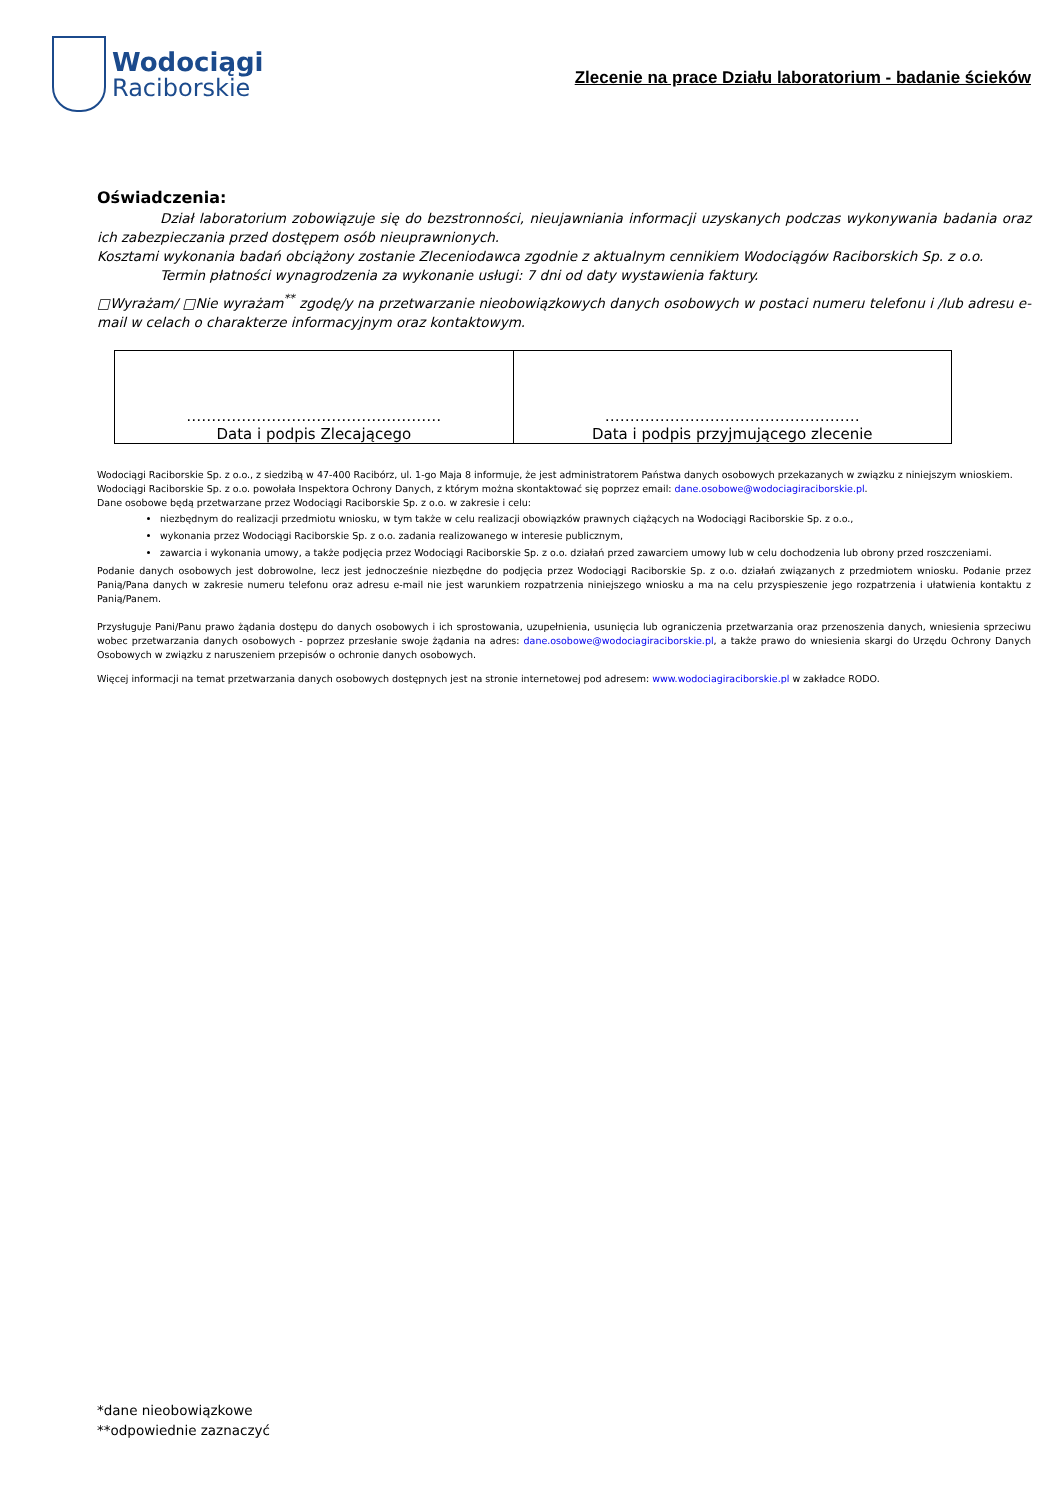Wodociągi
Raciborskie
Zlecenie na prace Działu laboratorium - badanie ścieków
Oświadczenia:
Dział laboratorium zobowiązuje się do bezstronności, nieujawniania informacji uzyskanych podczas wykonywania badania oraz ich zabezpieczania przed dostępem osób nieuprawnionych.
Kosztami wykonania badań obciążony zostanie Zleceniodawca zgodnie z aktualnym cennikiem Wodociągów Raciborskich Sp. z o.o.
Termin płatności wynagrodzenia za wykonanie usługi: 7 dni od daty wystawienia faktury.
□Wyrażam/ □Nie wyrażam<sup>**</sup> zgodę/y na przetwarzanie nieobowiązkowych danych osobowych w postaci numeru telefonu i /lub adresu e-mail w celach o charakterze informacyjnym oraz kontaktowym.
| …………………………………………… Data i podpis Zlecającego | …………………………………………… Data i podpis przyjmującego zlecenie |
Wodociągi Raciborskie Sp. z o.o., z siedzibą w 47-400 Racibórz, ul. 1-go Maja 8 informuje, że jest administratorem Państwa danych osobowych przekazanych w związku z niniejszym wnioskiem.
Wodociągi Raciborskie Sp. z o.o. powołała Inspektora Ochrony Danych, z którym można skontaktować się poprzez email: dane.osobowe@wodociagiraciborskie.pl.
Dane osobowe będą przetwarzane przez Wodociągi Raciborskie Sp. z o.o. w zakresie i celu:
niezbędnym do realizacji przedmiotu wniosku, w tym także w celu realizacji obowiązków prawnych ciążących na Wodociągi Raciborskie Sp. z o.o.,
wykonania przez Wodociągi Raciborskie Sp. z o.o. zadania realizowanego w interesie publicznym,
zawarcia i wykonania umowy, a także podjęcia przez Wodociągi Raciborskie Sp. z o.o. działań przed zawarciem umowy lub w celu dochodzenia lub obrony przed roszczeniami.
Podanie danych osobowych jest dobrowolne, lecz jest jednocześnie niezbędne do podjęcia przez Wodociągi Raciborskie Sp. z o.o. działań związanych z przedmiotem wniosku. Podanie przez Panią/Pana danych w zakresie numeru telefonu oraz adresu e-mail nie jest warunkiem rozpatrzenia niniejszego wniosku a ma na celu przyspieszenie jego rozpatrzenia i ułatwienia kontaktu z Panią/Panem.
Przysługuje Pani/Panu prawo żądania dostępu do danych osobowych i ich sprostowania, uzupełnienia, usunięcia lub ograniczenia przetwarzania oraz przenoszenia danych, wniesienia sprzeciwu wobec przetwarzania danych osobowych - poprzez przesłanie swoje żądania na adres: dane.osobowe@wodociagiraciborskie.pl, a także prawo do wniesienia skargi do Urzędu Ochrony Danych Osobowych w związku z naruszeniem przepisów o ochronie danych osobowych.
Więcej informacji na temat przetwarzania danych osobowych dostępnych jest na stronie internetowej pod adresem: www.wodociagiraciborskie.pl w zakładce RODO.
*dane nieobowiązkowe
**odpowiednie zaznaczyć